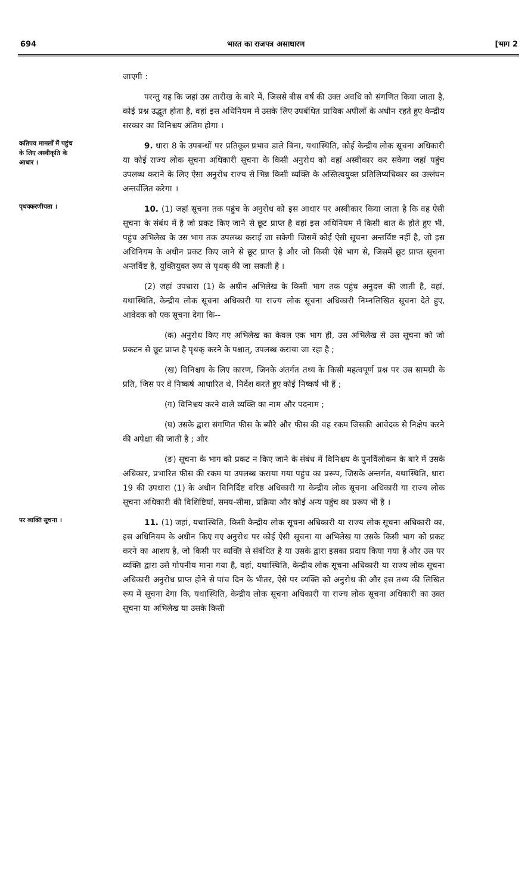694 भारत का राजपत्र असाधारण [भाग 2
जाएगी :
परन्तु यह कि जहां उस तारीख के बारे में, जिससे बीस वर्ष की उक्त अवधि को संगणित किया जाता है, कोई प्रश्न उद्भूत होता है, वहां इस अधिनियम में उसके लिए उपबंधित प्रायिक अपीलों के अधीन रहते हुए केन्द्रीय सरकार का विनिश्चय अंतिम होगा ।
कतिपय मामलों में पहुंच के लिए अस्वीकृति के आधार ।
9. धारा 8 के उपबन्धों पर प्रतिकूल प्रभाव डाले बिना, यथास्थिति, कोई केन्द्रीय लोक सूचना अधिकारी या कोई राज्य लोक सूचना अधिकारी सूचना के किसी अनुरोध को वहां अस्वीकार कर सकेगा जहां पहुंच उपलब्ध कराने के लिए ऐसा अनुरोध राज्य से भिन्न किसी व्यक्ति के अस्तित्वयुक्त प्रतिलिप्यधिकार का उल्लंघन अन्तर्वलित करेगा ।
पृथक्करणीयता ।
10. (1) जहां सूचना तक पहुंच के अनुरोध को इस आधार पर अस्वीकार किया जाता है कि वह ऐसी सूचना के संबंध में है जो प्रकट किए जाने से छूट प्राप्त है वहां इस अधिनियम में किसी बात के होते हुए भी, पहुंच अभिलेख के उस भाग तक उपलब्ध कराई जा सकेगी जिसमें कोई ऐसी सूचना अन्तर्विष्ट नहीं है, जो इस अधिनियम के अधीन प्रकट किए जाने से छूट प्राप्त है और जो किसी ऐसे भाग से, जिसमें छूट प्राप्त सूचना अन्तर्विष्ट है, युक्तियुक्त रूप से पृथक् की जा सकती है ।
(2) जहां उपधारा (1) के अधीन अभिलेख के किसी भाग तक पहुंच अनुदत्त की जाती है, वहां, यथास्थिति, केन्द्रीय लोक सूचना अधिकारी या राज्य लोक सूचना अधिकारी निम्नलिखित सूचना देते हुए, आवेदक को एक सूचना देगा कि--
(क) अनुरोध किए गए अभिलेख का केवल एक भाग ही, उस अभिलेख से उस सूचना को जो प्रकटन से छूट प्राप्त है पृथक् करने के पश्चात्, उपलब्ध कराया जा रहा है ;
(ख) विनिश्चय के लिए कारण, जिनके अंतर्गत तथ्य के किसी महत्वपूर्ण प्रश्न पर उस सामग्री के प्रति, जिस पर वे निष्कर्ष आधारित थे, निर्देश करते हुए कोई निष्कर्ष भी हैं ;
(ग) विनिश्चय करने वाले व्यक्ति का नाम और पदनाम ;
(घ) उसके द्वारा संगणित फीस के ब्यौरे और फीस की वह रकम जिसकी आवेदक से निक्षेप करने की अपेक्षा की जाती है ; और
(ङ) सूचना के भाग को प्रकट न किए जाने के संबंध में विनिश्चय के पुनर्विलोकन के बारे में उसके अधिकार, प्रभारित फीस की रकम या उपलब्ध कराया गया पहुंच का प्ररूप, जिसके अन्तर्गत, यथास्थिति, धारा 19 की उपधारा (1) के अधीन विनिर्दिष्ट वरिष्ठ अधिकारी या केन्द्रीय लोक सूचना अधिकारी या राज्य लोक सूचना अधिकारी की विशिष्टियां, समय-सीमा, प्रक्रिया और कोई अन्य पहुंच का प्ररूप भी है ।
पर व्यक्ति सूचना ।
11. (1) जहां, यथास्थिति, किसी केन्द्रीय लोक सूचना अधिकारी या राज्य लोक सूचना अधिकारी का, इस अधिनियम के अधीन किए गए अनुरोध पर कोई ऐसी सूचना या अभिलेख या उसके किसी भाग को प्रकट करने का आशय है, जो किसी पर व्यक्ति से संबंधित है या उसके द्वारा इसका प्रदाय किया गया है और उस पर व्यक्ति द्वारा उसे गोपनीय माना गया है, वहां, यथास्थिति, केन्द्रीय लोक सूचना अधिकारी या राज्य लोक सूचना अधिकारी अनुरोध प्राप्त होने से पांच दिन के भीतर, ऐसे पर व्यक्ति को अनुरोध की और इस तथ्य की लिखित रूप में सूचना देगा कि, यथास्थिति, केन्द्रीय लोक सूचना अधिकारी या राज्य लोक सूचना अधिकारी का उक्त सूचना या अभिलेख या उसके किसी